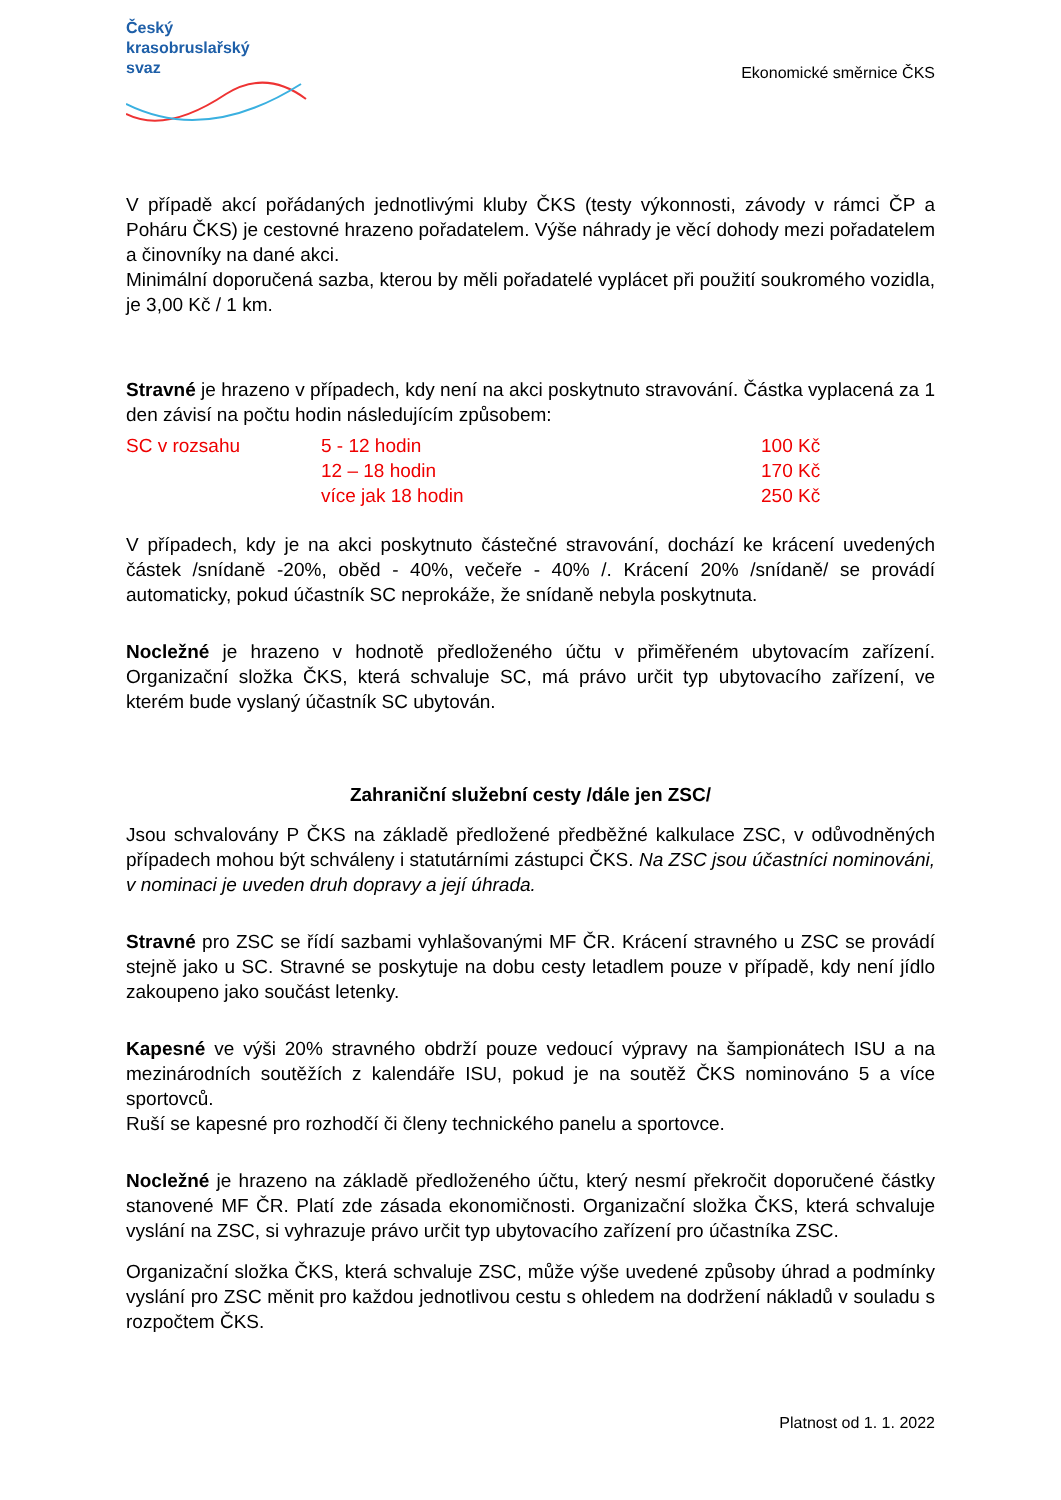Český
krasobruslařský
svaz
Ekonomické směrnice ČKS
V případě akcí pořádaných jednotlivými kluby ČKS (testy výkonnosti, závody v rámci ČP a Poháru ČKS) je cestovné hrazeno pořadatelem. Výše náhrady je věcí dohody mezi pořadatelem a činovníky na dané akci.
Minimální doporučená sazba, kterou by měli pořadatelé vyplácet při použití soukromého vozidla, je 3,00 Kč / 1 km.
Stravné je hrazeno v případech, kdy není na akci poskytnuto stravování. Částka vyplacená za 1 den závisí na počtu hodin následujícím způsobem:
| SC v rozsahu | 5 - 12 hodin | 100 Kč |
| | 12 – 18 hodin | 170 Kč |
| | více jak 18 hodin | 250 Kč |
V případech, kdy je na akci poskytnuto částečné stravování, dochází ke krácení uvedených částek /snídaně -20%, oběd - 40%, večeře - 40% /. Krácení 20% /snídaně/ se provádí automaticky, pokud účastník SC neprokáže, že snídaně nebyla poskytnuta.
Nocležné je hrazeno v hodnotě předloženého účtu v přiměřeném ubytovacím zařízení. Organizační složka ČKS, která schvaluje SC, má právo určit typ ubytovacího zařízení, ve kterém bude vyslaný účastník SC ubytován.
Zahraniční služební cesty /dále jen ZSC/
Jsou schvalovány P ČKS na základě předložené předběžné kalkulace ZSC, v odůvodněných případech mohou být schváleny i statutárními zástupci ČKS. Na ZSC jsou účastníci nominováni, v nominaci je uveden druh dopravy a její úhrada.
Stravné pro ZSC se řídí sazbami vyhlašovanými MF ČR. Krácení stravného u ZSC se provádí stejně jako u SC. Stravné se poskytuje na dobu cesty letadlem pouze v případě, kdy není jídlo zakoupeno jako součást letenky.
Kapesné ve výši 20% stravného obdrží pouze vedoucí výpravy na šampionátech ISU a na mezinárodních soutěžích z kalendáře ISU, pokud je na soutěž ČKS nominováno 5 a více sportovců.
Ruší se kapesné pro rozhodčí či členy technického panelu a sportovce.
Nocležné je hrazeno na základě předloženého účtu, který nesmí překročit doporučené částky stanovené MF ČR. Platí zde zásada ekonomičnosti. Organizační složka ČKS, která schvaluje vyslání na ZSC, si vyhrazuje právo určit typ ubytovacího zařízení pro účastníka ZSC.
Organizační složka ČKS, která schvaluje ZSC, může výše uvedené způsoby úhrad a podmínky vyslání pro ZSC měnit pro každou jednotlivou cestu s ohledem na dodržení nákladů v souladu s rozpočtem ČKS.
Platnost od 1. 1. 2022